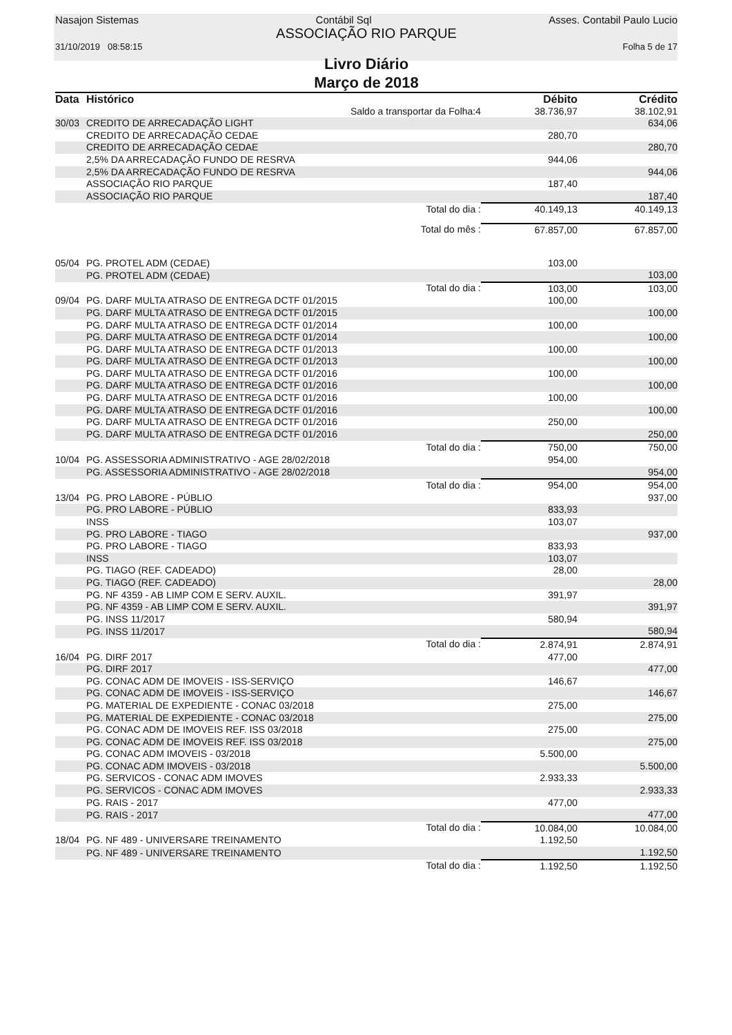Nasajon Sistemas Contábil Sql Asses. Contabil Paulo Lucio
ASSOCIAÇÃO RIO PARQUE
31/10/2019 08:58:15 Folha 5 de 17
Livro Diário
Março de 2018
| Data | Histórico | | Débito | Crédito |
| --- | --- | --- | --- | --- |
| | | Saldo a transportar da Folha:4 | 38.736,97 | 38.102,91 |
| 30/03 | CREDITO DE ARRECADAÇÃO LIGHT | | | 634,06 |
| | CREDITO DE ARRECADAÇÃO CEDAE | | 280,70 | |
| | CREDITO DE ARRECADAÇÃO CEDAE | | | 280,70 |
| | 2,5% DA ARRECADAÇÃO FUNDO DE RESRVA | | 944,06 | |
| | 2,5% DA ARRECADAÇÃO FUNDO DE RESRVA | | | 944,06 |
| | ASSOCIAÇÃO RIO PARQUE | | 187,40 | |
| | ASSOCIAÇÃO RIO PARQUE | | | 187,40 |
| | | Total do dia : | 40.149,13 | 40.149,13 |
| | | Total do mês : | 67.857,00 | 67.857,00 |
| 05/04 | PG. PROTEL ADM (CEDAE) | | 103,00 | |
| | PG. PROTEL ADM (CEDAE) | | | 103,00 |
| | | Total do dia : | 103,00 | 103,00 |
| 09/04 | PG. DARF MULTA ATRASO DE ENTREGA DCTF 01/2015 | | 100,00 | |
| | PG. DARF MULTA ATRASO DE ENTREGA DCTF 01/2015 | | | 100,00 |
| | PG. DARF MULTA ATRASO DE ENTREGA DCTF 01/2014 | | 100,00 | |
| | PG. DARF MULTA ATRASO DE ENTREGA DCTF 01/2014 | | | 100,00 |
| | PG. DARF MULTA ATRASO DE ENTREGA DCTF 01/2013 | | 100,00 | |
| | PG. DARF MULTA ATRASO DE ENTREGA DCTF 01/2013 | | | 100,00 |
| | PG. DARF MULTA ATRASO DE ENTREGA DCTF 01/2016 | | 100,00 | |
| | PG. DARF MULTA ATRASO DE ENTREGA DCTF 01/2016 | | | 100,00 |
| | PG. DARF MULTA ATRASO DE ENTREGA DCTF 01/2016 | | 100,00 | |
| | PG. DARF MULTA ATRASO DE ENTREGA DCTF 01/2016 | | | 100,00 |
| | PG. DARF MULTA ATRASO DE ENTREGA DCTF 01/2016 | | 250,00 | |
| | PG. DARF MULTA ATRASO DE ENTREGA DCTF 01/2016 | | | 250,00 |
| | | Total do dia : | 750,00 | 750,00 |
| 10/04 | PG. ASSESSORIA ADMINISTRATIVO - AGE 28/02/2018 | | 954,00 | |
| | PG. ASSESSORIA ADMINISTRATIVO - AGE 28/02/2018 | | | 954,00 |
| | | Total do dia : | 954,00 | 954,00 |
| 13/04 | PG. PRO LABORE - PÚBLIO | | | 937,00 |
| | PG. PRO LABORE - PÚBLIO | | 833,93 | |
| | INSS | | 103,07 | |
| | PG. PRO LABORE - TIAGO | | | 937,00 |
| | PG. PRO LABORE - TIAGO | | 833,93 | |
| | INSS | | 103,07 | |
| | PG. TIAGO (REF. CADEADO) | | 28,00 | |
| | PG. TIAGO (REF. CADEADO) | | | 28,00 |
| | PG. NF 4359 - AB LIMP COM E SERV. AUXIL. | | 391,97 | |
| | PG. NF 4359 - AB LIMP COM E SERV. AUXIL. | | | 391,97 |
| | PG. INSS 11/2017 | | 580,94 | |
| | PG. INSS 11/2017 | | | 580,94 |
| | | Total do dia : | 2.874,91 | 2.874,91 |
| 16/04 | PG. DIRF 2017 | | 477,00 | |
| | PG. DIRF 2017 | | | 477,00 |
| | PG. CONAC ADM DE IMOVEIS - ISS-SERVIÇO | | 146,67 | |
| | PG. CONAC ADM DE IMOVEIS - ISS-SERVIÇO | | | 146,67 |
| | PG. MATERIAL DE EXPEDIENTE - CONAC 03/2018 | | 275,00 | |
| | PG. MATERIAL DE EXPEDIENTE - CONAC 03/2018 | | | 275,00 |
| | PG. CONAC ADM DE IMOVEIS REF. ISS 03/2018 | | 275,00 | |
| | PG. CONAC ADM DE IMOVEIS REF. ISS 03/2018 | | | 275,00 |
| | PG. CONAC ADM IMOVEIS - 03/2018 | | 5.500,00 | |
| | PG. CONAC ADM IMOVEIS - 03/2018 | | | 5.500,00 |
| | PG. SERVICOS - CONAC ADM IMOVES | | 2.933,33 | |
| | PG. SERVICOS - CONAC ADM IMOVES | | | 2.933,33 |
| | PG. RAIS - 2017 | | 477,00 | |
| | PG. RAIS - 2017 | | | 477,00 |
| | | Total do dia : | 10.084,00 | 10.084,00 |
| 18/04 | PG. NF 489 - UNIVERSARE TREINAMENTO | | 1.192,50 | |
| | PG. NF 489 - UNIVERSARE TREINAMENTO | | | 1.192,50 |
| | | Total do dia : | 1.192,50 | 1.192,50 |